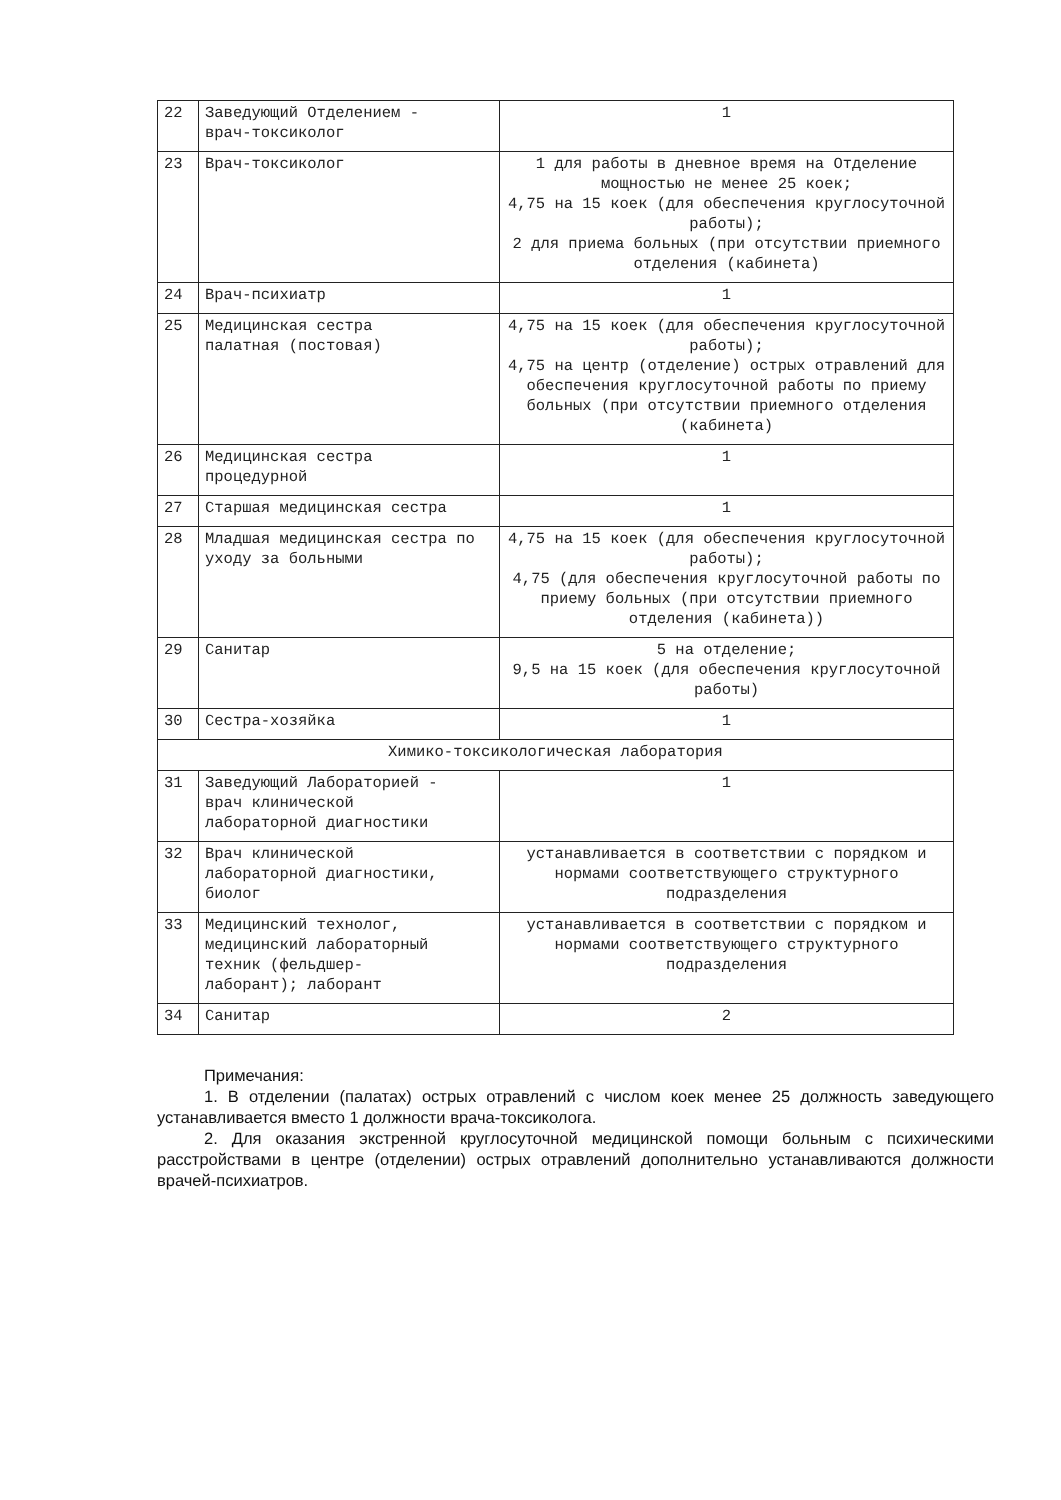| 22 | Заведующий Отделением - врач-токсиколог | 1 |
| 23 | Врач-токсиколог | 1 для работы в дневное время на Отделение мощностью не менее 25 коек; 4,75 на 15 коек (для обеспечения круглосуточной работы); 2 для приема больных (при отсутствии приемного отделения (кабинета) |
| 24 | Врач-психиатр | 1 |
| 25 | Медицинская сестра палатная (постовая) | 4,75 на 15 коек (для обеспечения круглосуточной работы); 4,75 на центр (отделение) острых отравлений для обеспечения круглосуточной работы по приему больных (при отсутствии приемного отделения (кабинета) |
| 26 | Медицинская сестра процедурной | 1 |
| 27 | Старшая медицинская сестра | 1 |
| 28 | Младшая медицинская сестра по уходу за больными | 4,75 на 15 коек (для обеспечения круглосуточной работы); 4,75 (для обеспечения круглосуточной работы по приему больных (при отсутствии приемного отделения (кабинета)) |
| 29 | Санитар | 5 на отделение; 9,5 на 15 коек (для обеспечения круглосуточной работы) |
| 30 | Сестра-хозяйка | 1 |
| Химико-токсикологическая лаборатория | | |
| 31 | Заведующий Лабораторией - врач клинической лабораторной диагностики | 1 |
| 32 | Врач клинической лабораторной диагностики, биолог | устанавливается в соответствии с порядком и нормами соответствующего структурного подразделения |
| 33 | Медицинский технолог, медицинский лабораторный техник (фельдшер- лаборант); лаборант | устанавливается в соответствии с порядком и нормами соответствующего структурного подразделения |
| 34 | Санитар | 2 |
Примечания:
1. В отделении (палатах) острых отравлений с числом коек менее 25 должность заведующего устанавливается вместо 1 должности врача-токсиколога.
2. Для оказания экстренной круглосуточной медицинской помощи больным с психическими расстройствами в центре (отделении) острых отравлений дополнительно устанавливаются должности врачей-психиатров.